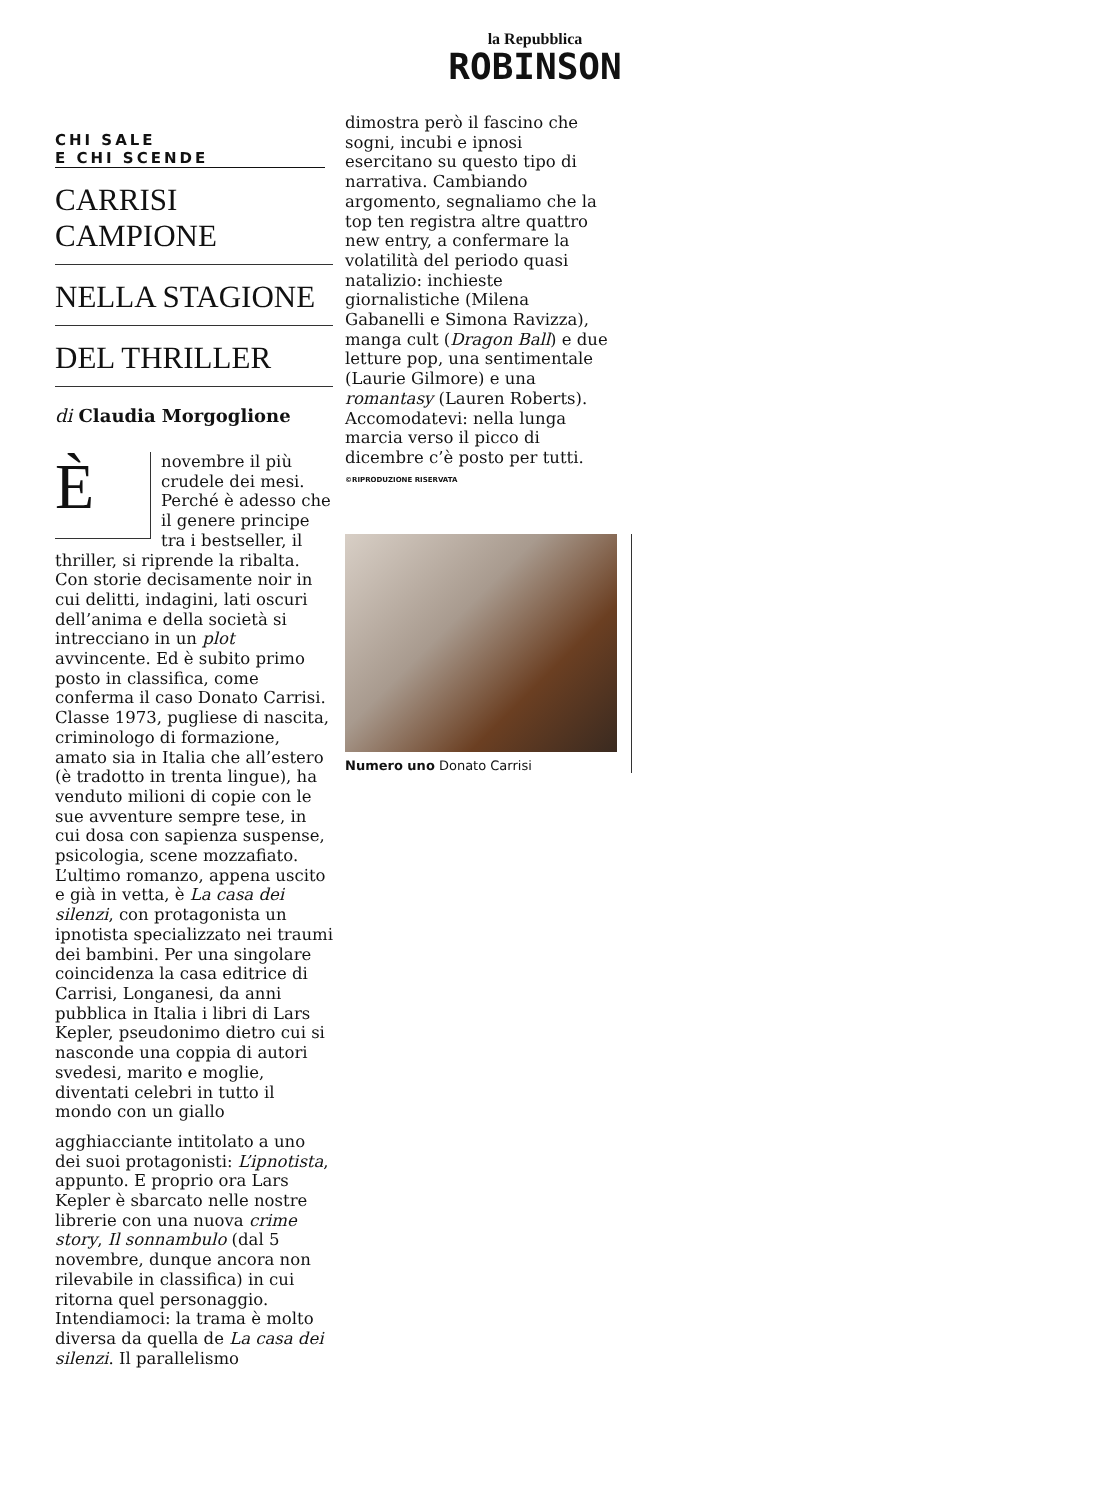la Repubblica
ROBINSON
CHI SALE
E CHI SCENDE
CARRISI CAMPIONE
NELLA STAGIONE
DEL THRILLER
di Claudia Morgoglione
Ènovembre il più crudele dei mesi. Perché è adesso che il genere principe tra i bestseller, il thriller, si riprende la ribalta. Con storie decisamente noir in cui delitti, indagini, lati oscuri dell’anima e della società si intrecciano in un plot avvincente. Ed è subito primo posto in classifica, come conferma il caso Donato Carrisi. Classe 1973, pugliese di nascita, criminologo di formazione, amato sia in Italia che all’estero (è tradotto in trenta lingue), ha venduto milioni di copie con le sue avventure sempre tese, in cui dosa con sapienza suspense, psicologia, scene mozzafiato. L’ultimo romanzo, appena uscito e già in vetta, è La casa dei silenzi, con protagonista un ipnotista specializzato nei traumi dei bambini. Per una singolare coincidenza la casa editrice di Carrisi, Longanesi, da anni pubblica in Italia i libri di Lars Kepler, pseudonimo dietro cui si nasconde una coppia di autori svedesi, marito e moglie, diventati celebri in tutto il mondo con un giallo
agghiacciante intitolato a uno dei suoi protagonisti: L’ipnotista, appunto. E proprio ora Lars Kepler è sbarcato nelle nostre librerie con una nuova crime story, Il sonnambulo (dal 5 novembre, dunque ancora non rilevabile in classifica) in cui ritorna quel personaggio. Intendiamoci: la trama è molto diversa da quella de La casa dei silenzi. Il parallelismo
dimostra però il fascino che sogni, incubi e ipnosi esercitano su questo tipo di narrativa. Cambiando argomento, segnaliamo che la top ten registra altre quattro new entry, a confermare la volatilità del periodo quasi natalizio: inchieste giornalistiche (Milena Gabanelli e Simona Ravizza), manga cult (Dragon Ball) e due letture pop, una sentimentale (Laurie Gilmore) e una romantasy (Lauren Roberts). Accomodatevi: nella lunga marcia verso il picco di dicembre c’è posto per tutti.
©RIPRODUZIONE RISERVATA
Numero uno Donato Carrisi